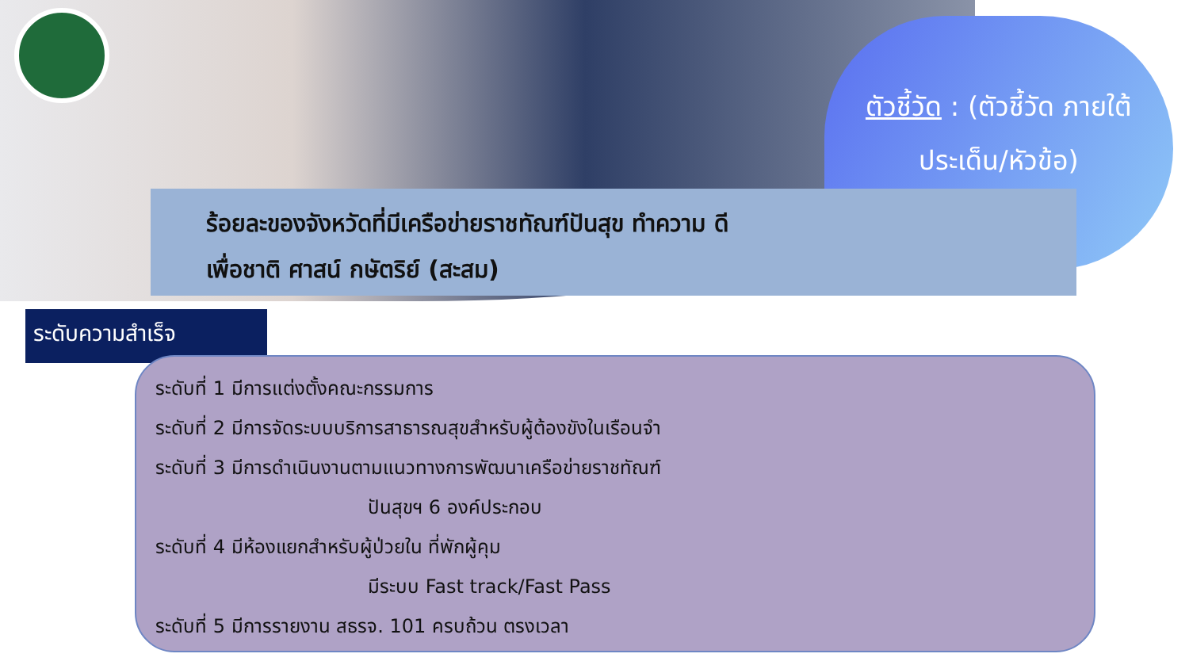ตัวชี้วัด : (ตัวชี้วัด ภายใต้ประเด็น/หัวข้อ)
ร้อยละของจังหวัดที่มีเครือข่ายราชทัณฑ์ปันสุข ทำความ ดี
เพื่อชาติ ศาสน์ กษัตริย์ (สะสม)
ระดับความสำเร็จ
ระดับที่ 1 มีการแต่งตั้งคณะกรรมการ
ระดับที่ 2 มีการจัดระบบบริการสาธารณสุขสำหรับผู้ต้องขังในเรือนจำ
ระดับที่ 3 มีการดำเนินงานตามแนวทางการพัฒนาเครือข่ายราชทัณฑ์
ปันสุขฯ 6 องค์ประกอบ
ระดับที่ 4 มีห้องแยกสำหรับผู้ป่วยใน ที่พักผู้คุม
มีระบบ Fast track/Fast Pass
ระดับที่ 5 มีการรายงาน สธรจ. 101 ครบถ้วน ตรงเวลา